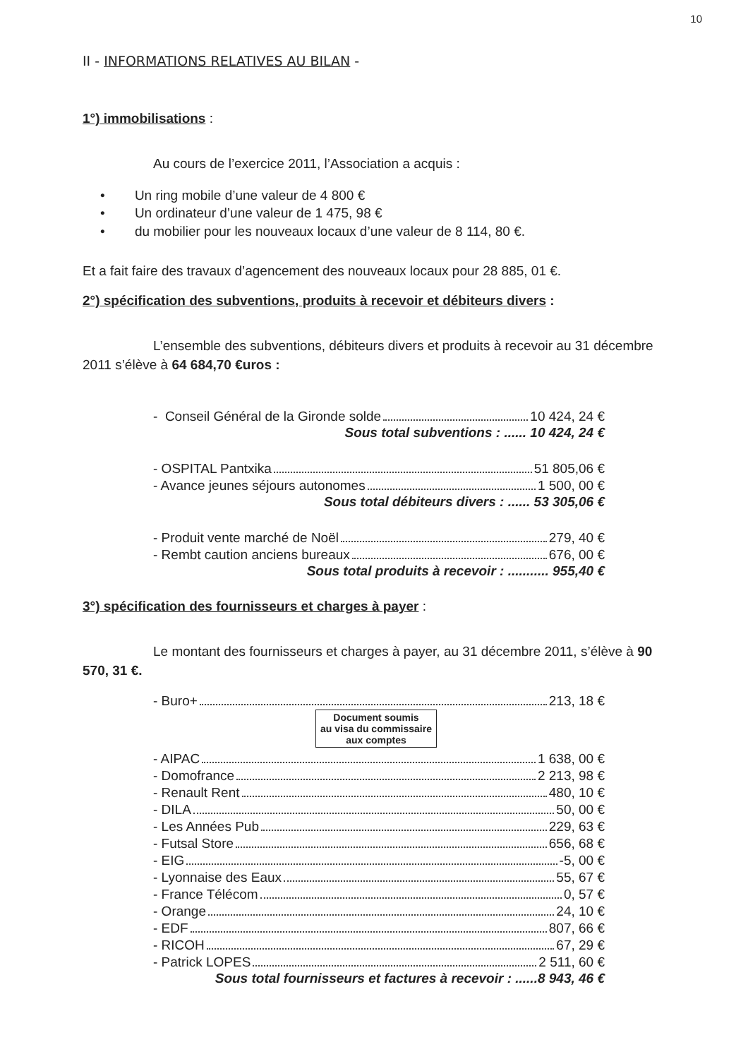10
II - INFORMATIONS RELATIVES AU BILAN -
1°) immobilisations :
Au cours de l’exercice 2011, l’Association a acquis :
• Un ring mobile d’une valeur de 4 800 €
• Un ordinateur d’une valeur de 1 475, 98 €
• du mobilier pour les nouveaux locaux d’une valeur de 8 114, 80 €.
Et a fait faire des travaux d’agencement des nouveaux locaux pour 28 885, 01 €.
2°) spécification des subventions, produits à recevoir et débiteurs divers :
L’ensemble des subventions, débiteurs divers et produits à recevoir au 31 décembre 2011 s’élève à 64 684,70 €uros :
- Conseil Général de la Gironde solde 10 424, 24 €
Sous total subventions : ...... 10 424, 24 €
- OSPITAL Pantxika 51 805,06 €
- Avance jeunes séjours autonomes 1 500, 00 €
Sous total débiteurs divers : ...... 53 305,06 €
- Produit vente marché de Noël 279, 40 €
- Rembt caution anciens bureaux 676, 00 €
Sous total produits à recevoir : ........... 955,40 €
3°) spécification des fournisseurs et charges à payer :
Le montant des fournisseurs et charges à payer, au 31 décembre 2011, s’élève à 90 570, 31 €.
- Buro+ 213, 18 €
Document soumis
au visa du commissaire
aux comptes
- AIPAC 1 638, 00 €
- Domofrance 2 213, 98 €
- Renault Rent 480, 10 €
- DILA 50, 00 €
- Les Années Pub 229, 63 €
- Futsal Store 656, 68 €
- EIG -5, 00 €
- Lyonnaise des Eaux 55, 67 €
- France Télécom 0, 57 €
- Orange 24, 10 €
- EDF 807, 66 €
- RICOH 67, 29 €
- Patrick LOPES 2 511, 60 €
Sous total fournisseurs et factures à recevoir : ......8 943, 46 €